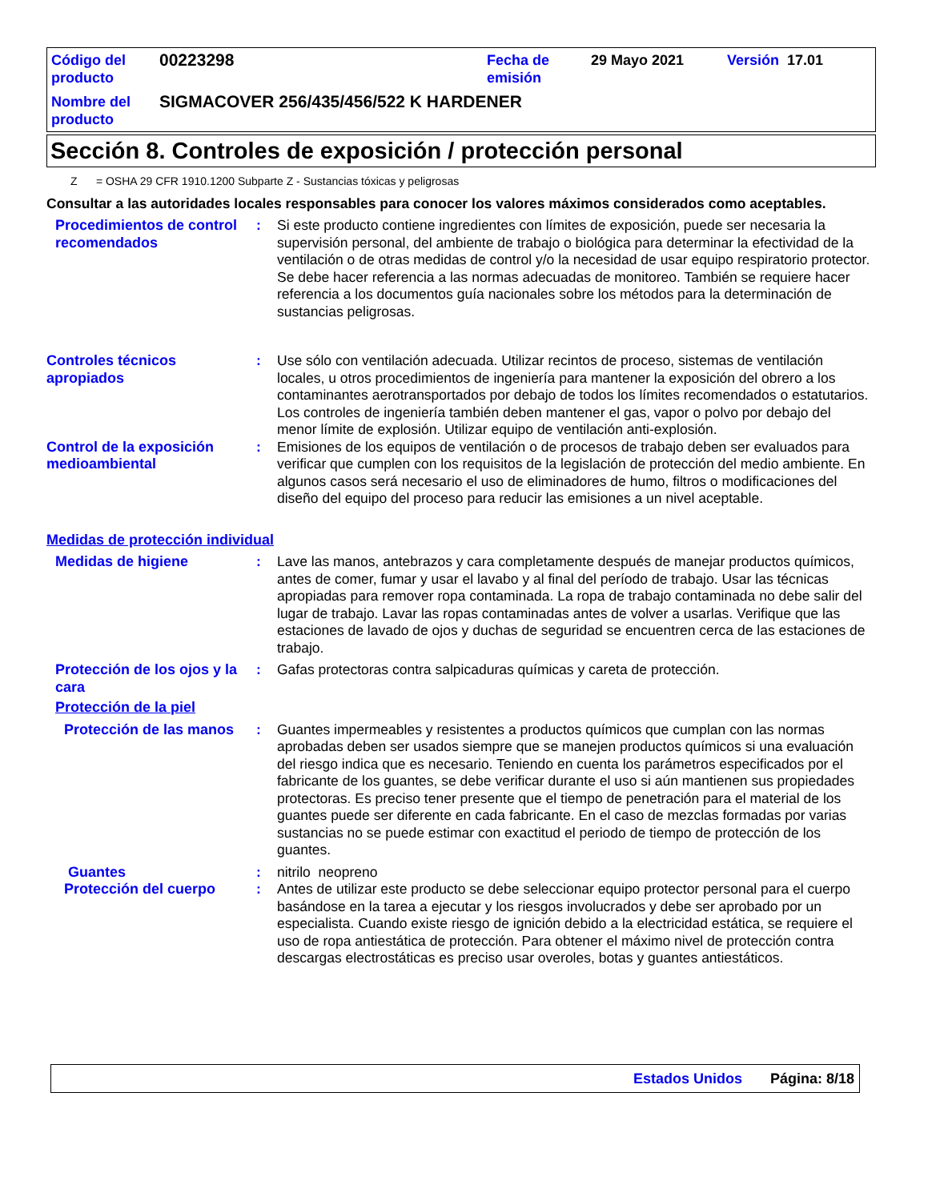| Código del producto | 00223298 | Fecha de emisión | 29 Mayo 2021 | Versión 17.01 |
| Nombre del producto | SIGMACOVER 256/435/456/522 K HARDENER | | | |
Sección 8. Controles de exposición / protección personal
Z = OSHA 29 CFR 1910.1200 Subparte Z - Sustancias tóxicas y peligrosas
Consultar a las autoridades locales responsables para conocer los valores máximos considerados como aceptables.
Procedimientos de control recomendados
: Si este producto contiene ingredientes con límites de exposición, puede ser necesaria la supervisión personal, del ambiente de trabajo o biológica para determinar la efectividad de la ventilación o de otras medidas de control y/o la necesidad de usar equipo respiratorio protector. Se debe hacer referencia a las normas adecuadas de monitoreo. También se requiere hacer referencia a los documentos guía nacionales sobre los métodos para la determinación de sustancias peligrosas.
Controles técnicos apropiados
: Use sólo con ventilación adecuada. Utilizar recintos de proceso, sistemas de ventilación locales, u otros procedimientos de ingeniería para mantener la exposición del obrero a los contaminantes aerotransportados por debajo de todos los límites recomendados o estatutarios. Los controles de ingeniería también deben mantener el gas, vapor o polvo por debajo del menor límite de explosión. Utilizar equipo de ventilación anti-explosión.
Control de la exposición medioambiental
: Emisiones de los equipos de ventilación o de procesos de trabajo deben ser evaluados para verificar que cumplen con los requisitos de la legislación de protección del medio ambiente. En algunos casos será necesario el uso de eliminadores de humo, filtros o modificaciones del diseño del equipo del proceso para reducir las emisiones a un nivel aceptable.
Medidas de protección individual
Medidas de higiene : Lave las manos, antebrazos y cara completamente después de manejar productos químicos, antes de comer, fumar y usar el lavabo y al final del período de trabajo. Usar las técnicas apropiadas para remover ropa contaminada. La ropa de trabajo contaminada no debe salir del lugar de trabajo. Lavar las ropas contaminadas antes de volver a usarlas. Verifique que las estaciones de lavado de ojos y duchas de seguridad se encuentren cerca de las estaciones de trabajo.
Protección de los ojos y la cara
: Gafas protectoras contra salpicaduras químicas y careta de protección.
Protección de la piel
Protección de las manos
: Guantes impermeables y resistentes a productos químicos que cumplan con las normas aprobadas deben ser usados siempre que se manejen productos químicos si una evaluación del riesgo indica que es necesario. Teniendo en cuenta los parámetros especificados por el fabricante de los guantes, se debe verificar durante el uso si aún mantienen sus propiedades protectoras. Es preciso tener presente que el tiempo de penetración para el material de los guantes puede ser diferente en cada fabricante. En el caso de mezclas formadas por varias sustancias no se puede estimar con exactitud el periodo de tiempo de protección de los guantes.
Guantes : nitrilo neopreno
Protección del cuerpo : Antes de utilizar este producto se debe seleccionar equipo protector personal para el cuerpo basándose en la tarea a ejecutar y los riesgos involucrados y debe ser aprobado por un especialista. Cuando existe riesgo de ignición debido a la electricidad estática, se requiere el uso de ropa antiestática de protección. Para obtener el máximo nivel de protección contra descargas electrostáticas es preciso usar overoles, botas y guantes antiestáticos.
Estados Unidos Página: 8/18